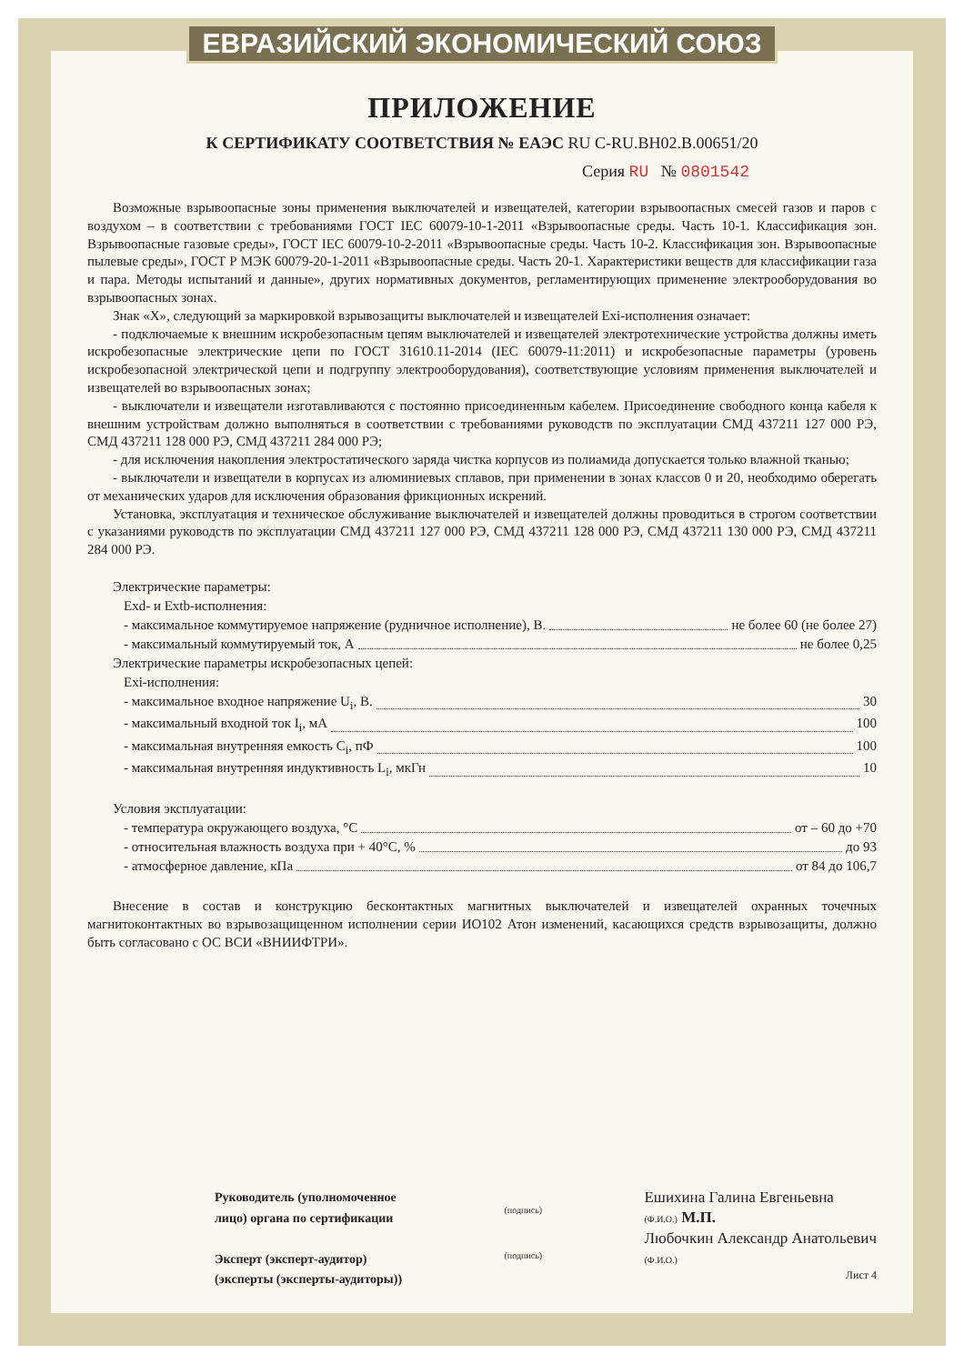ЕВРАЗИЙСКИЙ ЭКОНОМИЧЕСКИЙ СОЮЗ
ПРИЛОЖЕНИЕ
К СЕРТИФИКАТУ СООТВЕТСТВИЯ № ЕАЭС RU C-RU.BH02.B.00651/20
Серия RU № 0801542
Возможные взрывоопасные зоны применения выключателей и извещателей, категории взрывоопасных смесей газов и паров с воздухом – в соответствии с требованиями ГОСТ IEC 60079-10-1-2011 «Взрывоопасные среды. Часть 10-1. Классификация зон. Взрывоопасные газовые среды», ГОСТ IEC 60079-10-2-2011 «Взрывоопасные среды. Часть 10-2. Классификация зон. Взрывоопасные пылевые среды», ГОСТ Р МЭК 60079-20-1-2011 «Взрывоопасные среды. Часть 20-1. Характеристики веществ для классификации газа и пара. Методы испытаний и данные», других нормативных документов, регламентирующих применение электрооборудования во взрывоопасных зонах.
Знак «X», следующий за маркировкой взрывозащиты выключателей и извещателей Exi-исполнения означает:
- подключаемые к внешним искробезопасным цепям выключателей и извещателей электротехнические устройства должны иметь искробезопасные электрические цепи по ГОСТ 31610.11-2014 (IEC 60079-11:2011) и искробезопасные параметры (уровень искробезопасной электрической цепи и подгруппу электрооборудования), соответствующие условиям применения выключателей и извещателей во взрывоопасных зонах;
- выключатели и извещатели изготавливаются с постоянно присоединенным кабелем. Присоединение свободного конца кабеля к внешним устройствам должно выполняться в соответствии с требованиями руководств по эксплуатации СМД 437211 127 000 РЭ, СМД 437211 128 000 РЭ, СМД 437211 284 000 РЭ;
- для исключения накопления электростатического заряда чистка корпусов из полиамида допускается только влажной тканью;
- выключатели и извещатели в корпусах из алюминиевых сплавов, при применении в зонах классов 0 и 20, необходимо оберегать от механических ударов для исключения образования фрикционных искрений.
Установка, эксплуатация и техническое обслуживание выключателей и извещателей должны проводиться в строгом соответствии с указаниями руководств по эксплуатации СМД 437211 127 000 РЭ, СМД 437211 128 000 РЭ, СМД 437211 130 000 РЭ, СМД 437211 284 000 РЭ.
Электрические параметры:
Exd- и Extb-исполнения:
- максимальное коммутируемое напряжение (рудничное исполнение), В. не более 60 (не более 27)
- максимальный коммутируемый ток, А не более 0,25
Электрические параметры искробезопасных цепей:
Exi-исполнения:
- максимальное входное напряжение U<sub>i</sub>, В. 30
- максимальный входной ток I<sub>i</sub>, мА 100
- максимальная внутренняя емкость C<sub>i</sub>, пФ 100
- максимальная внутренняя индуктивность L<sub>i</sub>, мкГн 10
Условия эксплуатации:
- температура окружающего воздуха, °C от – 60 до +70
- относительная влажность воздуха при + 40°C, % до 93
- атмосферное давление, кПа от 84 до 106,7
Внесение в состав и конструкцию бесконтактных магнитных выключателей и извещателей охранных точечных магнитоконтактных во взрывозащищенном исполнении серии ИО102 Атон изменений, касающихся средств взрывозащиты, должно быть согласовано с ОС ВСИ «ВНИИФТРИ».
Руководитель (уполномоченное
лицо) органа по сертификации
Эксперт (эксперт-аудитор)
(эксперты (эксперты-аудиторы))
(подпись)
(подпись)
Ешихина Галина Евгеньевна
(Ф.И.О.) М.П.
Любочкин Александр Анатольевич
(Ф.И.О.)
Лист 4